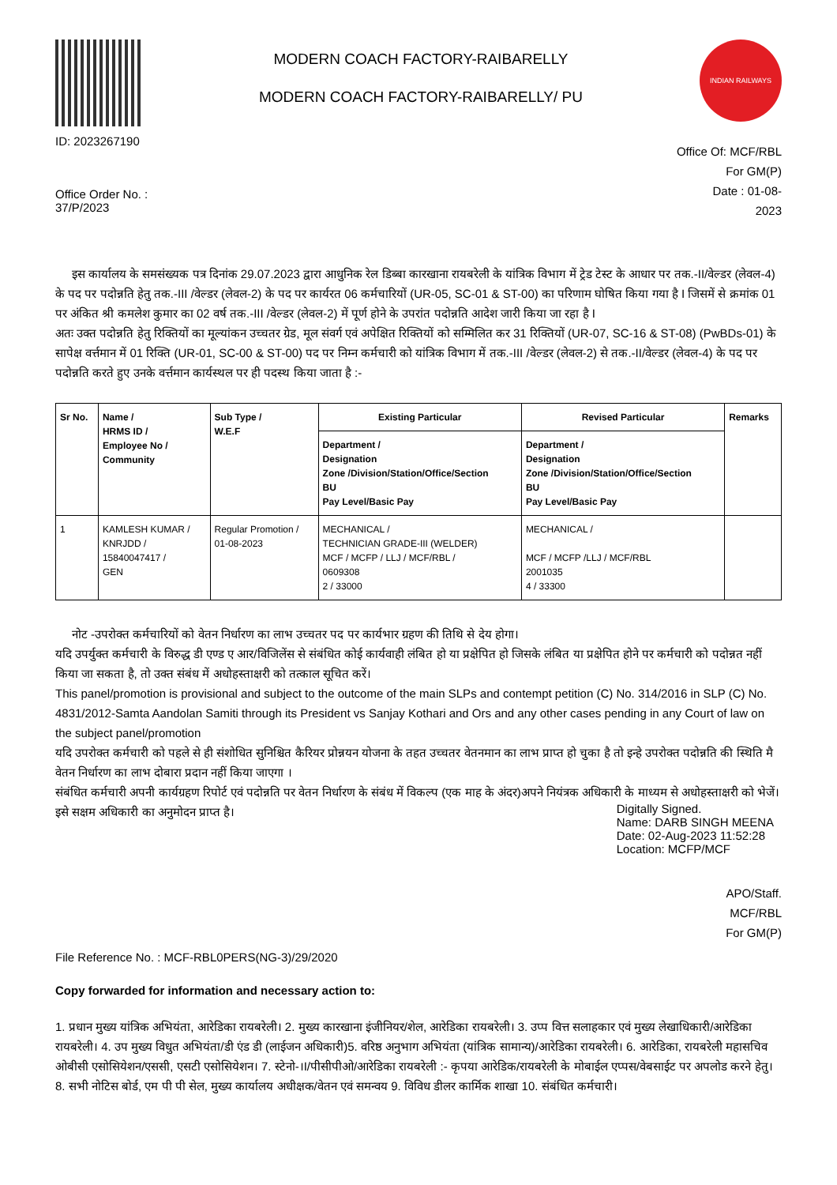ID: 2023267190
MODERN COACH FACTORY-RAIBARELLY
MODERN COACH FACTORY-RAIBARELLY/ PU
INDIAN RAILWAYS
Office Order No. :
37/P/2023
Office Of: MCF/RBL
For GM(P)
Date : 01-08-
2023
इस कार्यालय के समसंख्यक पत्र दिनांक 29.07.2023 द्वारा आधुनिक रेल डिब्बा कारखाना रायबरेली के यांत्रिक विभाग में ट्रेड टेस्ट के आधार पर तक.-II/वेल्डर (लेवल-4) के पद पर पदोन्नति हेतु तक.-III /वेल्डर (लेवल-2) के पद पर कार्यरत 06 कर्मचारियों (UR-05, SC-01 & ST-00) का परिणाम घोषित किया गया है I जिसमें से क्रमांक 01 पर अंकित श्री कमलेश कुमार का 02 वर्ष तक.-III /वेल्डर (लेवल-2) में पूर्ण होने के उपरांत पदोन्नति आदेश जारी किया जा रहा है I
अतः उक्त पदोन्नति हेतु रिक्तियों का मूल्यांकन उच्चतर ग्रेड, मूल संवर्ग एवं अपेक्षित रिक्तियों को सम्मिलित कर 31 रिक्तियों (UR-07, SC-16 & ST-08) (PwBDs-01) के सापेक्ष वर्त्तमान में 01 रिक्ति (UR-01, SC-00 & ST-00) पद पर निम्न कर्मचारी को यांत्रिक विभाग में तक.-III /वेल्डर (लेवल-2) से तक.-II/वेल्डर (लेवल-4) के पद पर पदोन्नति करते हुए उनके वर्त्तमान कार्यस्थल पर ही पदस्थ किया जाता है :-
| Sr No. | Name / HRMS ID / Employee No / Community | Sub Type / W.E.F | Existing Particular | Revised Particular | Remarks |
| --- | --- | --- | --- | --- | --- |
| | | | Department / Designation Zone /Division/Station/Office/Section BU Pay Level/Basic Pay | Department / Designation Zone /Division/Station/Office/Section BU Pay Level/Basic Pay | |
| 1 | KAMLESH KUMAR / KNRJDD / 15840047417 / GEN | Regular Promotion / 01-08-2023 | MECHANICAL / TECHNICIAN GRADE-III (WELDER) MCF / MCFP / LLJ / MCF/RBL / 0609308 2 / 33000 | MECHANICAL / MCF / MCFP /LLJ / MCF/RBL 2001035 4 / 33300 | |
नोट -उपरोक्त कर्मचारियों को वेतन निर्धारण का लाभ उच्चतर पद पर कार्यभार ग्रहण की तिथि से देय होगा।
यदि उपर्युक्त कर्मचारी के विरुद्ध डी एण्ड ए आर/विजिलेंस से संबंधित कोई कार्यवाही लंबित हो या प्रक्षेपित हो जिसके लंबित या प्रक्षेपित होने पर कर्मचारी को पदोन्नत नहीं किया जा सकता है, तो उक्त संबंध में अधोहस्ताक्षरी को तत्काल सूचित करें।
This panel/promotion is provisional and subject to the outcome of the main SLPs and contempt petition (C) No. 314/2016 in SLP (C) No. 4831/2012-Samta Aandolan Samiti through its President vs Sanjay Kothari and Ors and any other cases pending in any Court of law on the subject panel/promotion
यदि उपरोक्त कर्मचारी को पहले से ही संशोधित सुनिश्चित कैरियर प्रोन्नयन योजना के तहत उच्चतर वेतनमान का लाभ प्राप्त हो चुका है तो इन्हे उपरोक्त पदोन्नति की स्थिति मै वेतन निर्धारण का लाभ दोबारा प्रदान नहीं किया जाएगा ।
संबंधित कर्मचारी अपनी कार्यग्रहण रिपोर्ट एवं पदोन्नति पर वेतन निर्धारण के संबंध में विकल्प (एक माह के अंदर)अपने नियंत्रक अधिकारी के माध्यम से अधोहस्ताक्षरी को भेजें।
इसे सक्षम अधिकारी का अनुमोदन प्राप्त है।
Digitally Signed.
Name: DARB SINGH MEENA
Date: 02-Aug-2023 11:52:28
Location: MCFP/MCF
APO/Staff.
MCF/RBL
For GM(P)
File Reference No. : MCF-RBL0PERS(NG-3)/29/2020
Copy forwarded for information and necessary action to:
1. प्रधान मुख्य यांत्रिक अभियंता, आरेडिका रायबरेली। 2. मुख्य कारखाना इंजीनियर/शेल, आरेडिका रायबरेली। 3. उप्प वित्त सलाहकार एवं मुख्य लेखाधिकारी/आरेडिका रायबरेली। 4. उप मुख्य विधुत अभियंता/डी एंड डी (लाईजन अधिकारी)5. वरिष्ठ अनुभाग अभियंता (यांत्रिक सामान्य)/आरेडिका रायबरेली। 6. आरेडिका, रायबरेली महासचिव ओबीसी एसोसियेशन/एससी, एसटी एसोसियेशन। 7. स्टेनो-।I/पीसीपीओ/आरेडिका रायबरेली :- कृपया आरेडिक/रायबरेली के मोबाईल एप्पस/वेबसाईट पर अपलोड करने हेतु। 8. सभी नोटिस बोर्ड, एम पी पी सेल, मुख्य कार्यालय अधीक्षक/वेतन एवं समन्वय 9. विविध डीलर कार्मिक शाखा 10. संबंधित कर्मचारी।